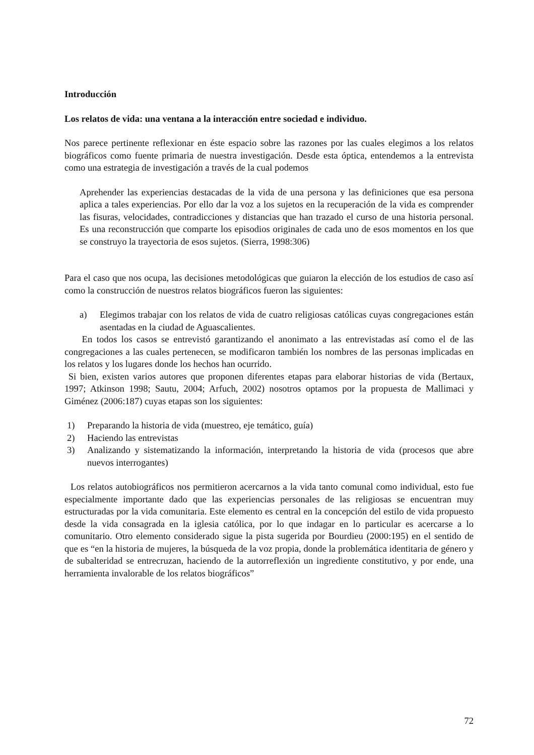Introducción
Los relatos de vida: una ventana a la interacción entre sociedad e individuo.
Nos parece pertinente reflexionar en éste espacio sobre las razones por las cuales elegimos a los relatos biográficos como fuente primaria de nuestra investigación. Desde esta óptica, entendemos a la entrevista como una estrategia de investigación a través de la cual podemos
Aprehender las experiencias destacadas de la vida de una persona y las definiciones que esa persona aplica a tales experiencias. Por ello dar la voz a los sujetos en la recuperación de la vida es comprender las fisuras, velocidades, contradicciones y distancias que han trazado el curso de una historia personal. Es una reconstrucción que comparte los episodios originales de cada uno de esos momentos en los que se construyo la trayectoria de esos sujetos. (Sierra, 1998:306)
Para el caso que nos ocupa, las decisiones metodológicas que guiaron la elección de los estudios de caso así como la construcción de nuestros relatos biográficos fueron las siguientes:
a) Elegimos trabajar con los relatos de vida de cuatro religiosas católicas cuyas congregaciones están asentadas en la ciudad de Aguascalientes.
En todos los casos se entrevistó garantizando el anonimato a las entrevistadas así como el de las congregaciones a las cuales pertenecen, se modificaron también los nombres de las personas implicadas en los relatos y los lugares donde los hechos han ocurrido.
Si bien, existen varios autores que proponen diferentes etapas para elaborar historias de vida (Bertaux, 1997; Atkinson 1998; Sautu, 2004; Arfuch, 2002) nosotros optamos por la propuesta de Mallimaci y Giménez (2006:187) cuyas etapas son los siguientes:
1) Preparando la historia de vida (muestreo, eje temático, guía)
2) Haciendo las entrevistas
3) Analizando y sistematizando la información, interpretando la historia de vida (procesos que abre nuevos interrogantes)
Los relatos autobiográficos nos permitieron acercarnos a la vida tanto comunal como individual, esto fue especialmente importante dado que las experiencias personales de las religiosas se encuentran muy estructuradas por la vida comunitaria. Este elemento es central en la concepción del estilo de vida propuesto desde la vida consagrada en la iglesia católica, por lo que indagar en lo particular es acercarse a lo comunitario. Otro elemento considerado sigue la pista sugerida por Bourdieu (2000:195) en el sentido de que es “en la historia de mujeres, la búsqueda de la voz propia, donde la problemática identitaria de género y de subalteridad se entrecruzan, haciendo de la autorreflexión un ingrediente constitutivo, y por ende, una herramienta invalorable de los relatos biográficos”
72